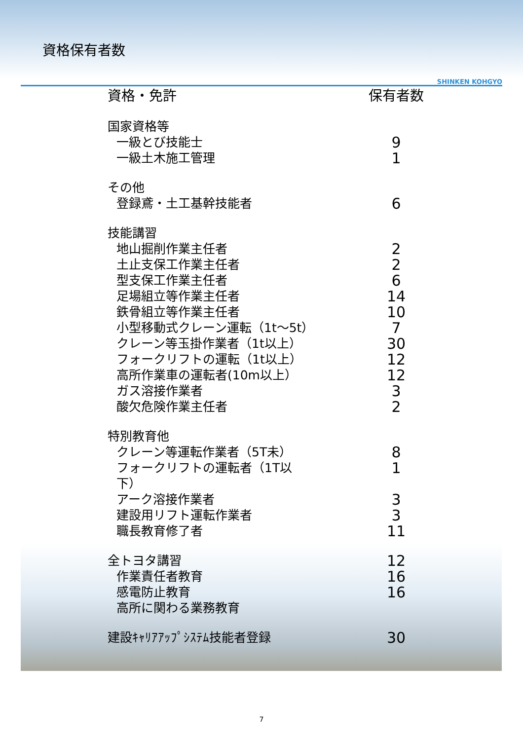資格保有者数
SHINKEN KOHGYO
| 資格・免許 | 保有者数 |
| --- | --- |
| 国家資格等 | |
| 一級とび技能士 | 9 |
| 一級土木施工管理 | 1 |
| その他 | |
| 登録鳶・土工基幹技能者 | 6 |
| 技能講習 | |
| 地山掘削作業主任者 | 2 |
| 土止支保工作業主任者 | 2 |
| 型支保工作業主任者 | 6 |
| 足場組立等作業主任者 | 14 |
| 鉄骨組立等作業主任者 | 10 |
| 小型移動式クレーン運転（1t～5t） | 7 |
| クレーン等玉掛作業者（1t以上） | 30 |
| フォークリフトの運転（1t以上） | 12 |
| 高所作業車の運転者(10m以上） | 12 |
| ガス溶接作業者 | 3 |
| 酸欠危険作業主任者 | 2 |
| 特別教育他 | |
| クレーン等運転作業者（5T未） | 8 |
| フォークリフトの運転者（1T以下） | 1 |
| アーク溶接作業者 | 3 |
| 建設用リフト運転作業者 | 3 |
| 職長教育修了者 | 11 |
| 全トヨタ講習 | 12 |
| 作業責任者教育 | 16 |
| 感電防止教育 | 16 |
| 高所に関わる業務教育 | |
| 建設ｷｬﾘｱｱｯﾌﾟｼｽﾃﾑ技能者登録 | 30 |
7